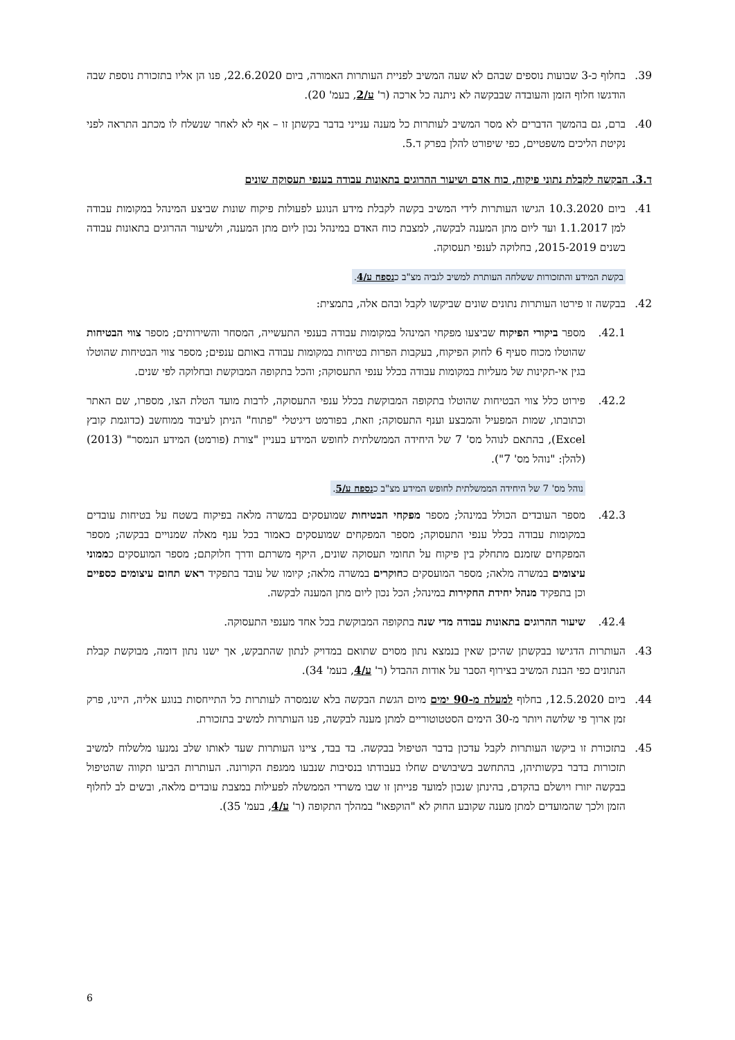39. בחלוף כ-3 שבועות נוספים שבהם לא שעה המשיב לפניית העותרות האמורה, ביום 22.6.2020, פנו הן אליו בתזכורת נוספת שבה הודגשו חלוף הזמן והעובדה שבבקשה לא ניתנה כל ארכה (ר' ע/2, בעמ' 20).
40. ברם, גם בהמשך הדברים לא מסר המשיב לעותרות כל מענה ענייני בדבר בקשתן זו – אף לא לאחר שנשלח לו מכתב התראה לפני נקיטת הליכים משפטיים, כפי שיפורט להלן בפרק ד.5.
ד.3. הבקשה לקבלת נתוני פיקוח, כוח אדם ושיעור ההרוגים בתאונות עבודה בענפי תעסוקה שונים
41. ביום 10.3.2020 הגישו העותרות לידי המשיב בקשה לקבלת מידע הנוגע לפעולות פיקוח שונות שביצע המינהל במקומות עבודה למן 1.1.2017 ועד ליום מתן המענה לבקשה, למצבת כוח האדם במינהל נכון ליום מתן המענה, ולשיעור ההרוגים בתאונות עבודה בשנים 2015-2019, בחלוקה לענפי תעסוקה.
בקשת המידע והתזכורות ששלחה העותרת למשיב לגביה מצ"ב כנספח ע/4.
42. בבקשה זו פירטו העותרות נתונים שונים שביקשו לקבל ובהם אלה, בתמצית:
42.1. מספר ביקורי הפיקוח שביצעו מפקחי המינהל במקומות עבודה בענפי התעשייה, המסחר והשירותים; מספר צווי הבטיחות שהוטלו מכוח סעיף 6 לחוק הפיקוח, בעקבות הפרות בטיחות במקומות עבודה באותם ענפים; מספר צווי הבטיחות שהוטלו בגין אי-תקינות של מעליות במקומות עבודה בכלל ענפי התעסוקה; והכל בתקופה המבוקשת ובחלוקה לפי שנים.
42.2. פירוט כלל צווי הבטיחות שהוטלו בתקופה המבוקשת בכלל ענפי התעסוקה, לרבות מועד הטלת הצו, מספרו, שם האתר וכתובתו, שמות המפעיל והמבצע וענף התעסוקה; וזאת, בפורמט דיגיטלי "פתוח" הניתן לעיבוד ממוחשב (כדוגמת קובץ Excel), בהתאם לנוהל מס' 7 של היחידה הממשלתית לחופש המידע בעניין "צורת (פורמט) המידע הנמסר" (2013) (להלן: "נוהל מס' 7").
נוהל מס' 7 של היחידה הממשלתית לחופש המידע מצ"ב כנספח ע/5.
42.3. מספר העובדים הכולל במינהל; מספר מפקחי הבטיחות שמועסקים במשרה מלאה בפיקוח בשטח על בטיחות עובדים במקומות עבודה בכלל ענפי התעסוקה; מספר המפקחים שמועסקים כאמור בכל ענף מאלה שמנויים בבקשה; מספר המפקחים שזמנם מתחלק בין פיקוח על תחומי תעסוקה שונים, היקף משרתם ודרך חלוקתם; מספר המועסקים כממוני עיצומים במשרה מלאה; מספר המועסקים כחוקרים במשרה מלאה; קיומו של עובד בתפקיד ראש תחום עיצומים כספיים וכן בתפקיד מנהל יחידת החקירות במינהל; הכל נכון ליום מתן המענה לבקשה.
42.4. שיעור ההרוגים בתאונות עבודה מדי שנה בתקופה המבוקשת בכל אחד מענפי התעסוקה.
43. העותרות הדגישו בבקשתן שהיכן שאין בנמצא נתון מסוים שתואם במדויק לנתון שהתבקש, אך ישנו נתון דומה, מבוקשת קבלת הנתונים כפי הבנת המשיב בצירוף הסבר על אודות ההבדל (ר' ע/4, בעמ' 34).
44. ביום 12.5.2020, בחלוף למעלה מ-90 ימים מיום הגשת הבקשה בלא שנמסרה לעותרות כל התייחסות בנוגע אליה, היינו, פרק זמן ארוך פי שלושה ויותר מ-30 הימים הסטטוטוריים למתן מענה לבקשה, פנו העותרות למשיב בתזכורת.
45. בתזכורת זו ביקשו העותרות לקבל עדכון בדבר הטיפול בבקשה. בד בבד, ציינו העותרות שעד לאותו שלב נמנעו מלשלוח למשיב תזכורות בדבר בקשותיהן, בהתחשב בשיבושים שחלו בעבודתו בנסיבות שנבעו ממגפת הקורונה. העותרות הביעו תקווה שהטיפול בבקשה יזורז ויושלם בהקדם, בהינתן שנכון למועד פנייתן זו שבו משרדי הממשלה לפעילות במצבת עובדים מלאה, ובשים לב לחלוף הזמן ולכך שהמועדים למתן מענה שקובע החוק לא "הוקפאו" במהלך התקופה (ר' ע/4, בעמ' 35).
6